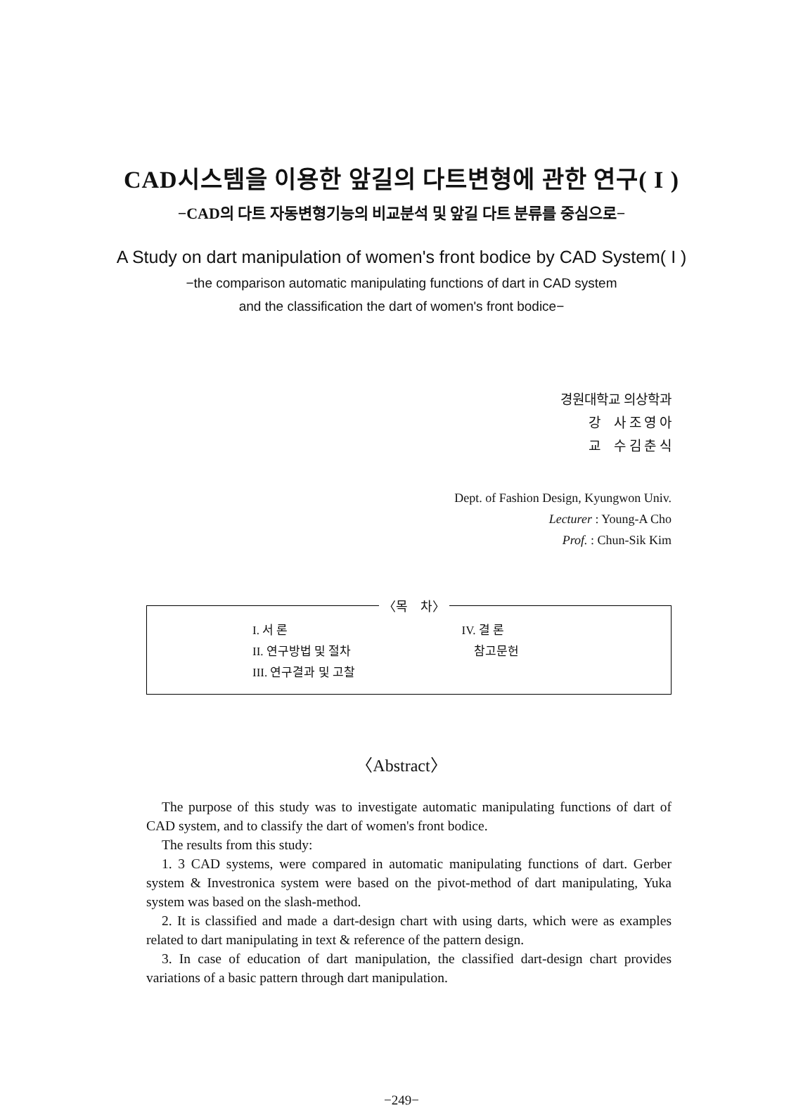CAD시스템을 이용한 앞길의 다트변형에 관한 연구( I )
−CAD의 다트 자동변형기능의 비교분석 및 앞길 다트 분류를 중심으로−
A Study on dart manipulation of women's front bodice by CAD System( I )
−the comparison automatic manipulating functions of dart in CAD system
and the classification the dart of women's front bodice−
경원대학교 의상학과
강 사 조 영 아
교 수 김 춘 식
Dept. of Fashion Design, Kyungwon Univ.
Lecturer : Young-A Cho
Prof. : Chun-Sik Kim
〈목 차〉
I. 서 론
II. 연구방법 및 절차
III. 연구결과 및 고찰
IV. 결 론
참고문헌
〈Abstract〉
The purpose of this study was to investigate automatic manipulating functions of dart of CAD system, and to classify the dart of women's front bodice.
The results from this study:
1. 3 CAD systems, were compared in automatic manipulating functions of dart. Gerber system & Investronica system were based on the pivot-method of dart manipulating, Yuka system was based on the slash-method.
2. It is classified and made a dart-design chart with using darts, which were as examples related to dart manipulating in text & reference of the pattern design.
3. In case of education of dart manipulation, the classified dart-design chart provides variations of a basic pattern through dart manipulation.
−249−